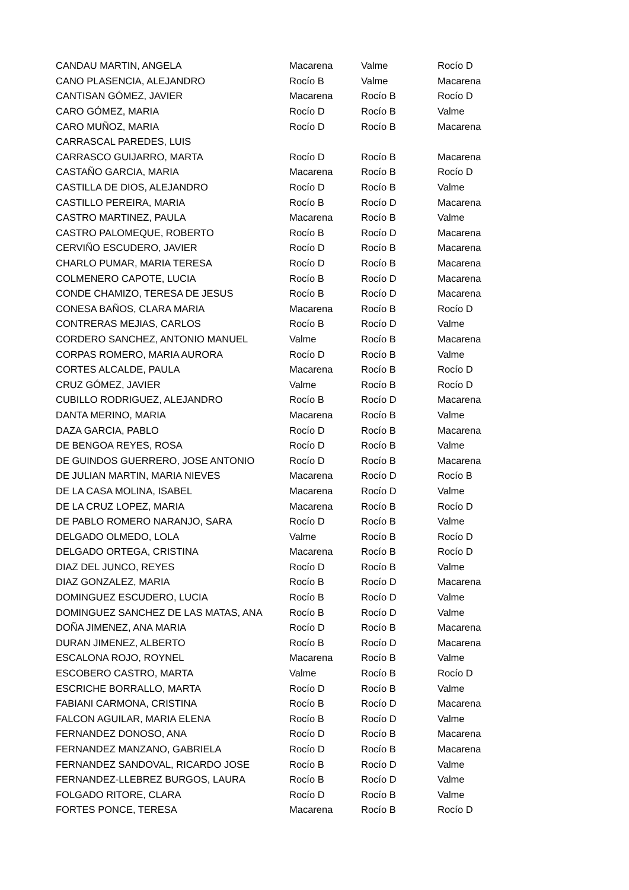| CANDAU MARTIN, ANGELA | Macarena | Valme | Rocío D |
| CANO PLASENCIA, ALEJANDRO | Rocío B | Valme | Macarena |
| CANTISAN GÓMEZ, JAVIER | Macarena | Rocío B | Rocío D |
| CARO GÓMEZ, MARIA | Rocío D | Rocío B | Valme |
| CARO MUÑOZ, MARIA | Rocío D | Rocío B | Macarena |
| CARRASCAL PAREDES, LUIS | | | |
| CARRASCO GUIJARRO, MARTA | Rocío D | Rocío B | Macarena |
| CASTAÑO GARCIA, MARIA | Macarena | Rocío B | Rocío D |
| CASTILLA DE DIOS, ALEJANDRO | Rocío D | Rocío B | Valme |
| CASTILLO PEREIRA, MARIA | Rocío B | Rocío D | Macarena |
| CASTRO MARTINEZ, PAULA | Macarena | Rocío B | Valme |
| CASTRO PALOMEQUE, ROBERTO | Rocío B | Rocío D | Macarena |
| CERVIÑO ESCUDERO, JAVIER | Rocío D | Rocío B | Macarena |
| CHARLO PUMAR, MARIA TERESA | Rocío D | Rocío B | Macarena |
| COLMENERO CAPOTE, LUCIA | Rocío B | Rocío D | Macarena |
| CONDE CHAMIZO, TERESA DE JESUS | Rocío B | Rocío D | Macarena |
| CONESA BAÑOS, CLARA MARIA | Macarena | Rocío B | Rocío D |
| CONTRERAS MEJIAS, CARLOS | Rocío B | Rocío D | Valme |
| CORDERO SANCHEZ, ANTONIO MANUEL | Valme | Rocío B | Macarena |
| CORPAS ROMERO, MARIA AURORA | Rocío D | Rocío B | Valme |
| CORTES ALCALDE, PAULA | Macarena | Rocío B | Rocío D |
| CRUZ GÓMEZ, JAVIER | Valme | Rocío B | Rocío D |
| CUBILLO RODRIGUEZ, ALEJANDRO | Rocío B | Rocío D | Macarena |
| DANTA MERINO, MARIA | Macarena | Rocío B | Valme |
| DAZA GARCIA, PABLO | Rocío D | Rocío B | Macarena |
| DE BENGOA REYES, ROSA | Rocío D | Rocío B | Valme |
| DE GUINDOS GUERRERO, JOSE ANTONIO | Rocío D | Rocío B | Macarena |
| DE JULIAN MARTIN, MARIA NIEVES | Macarena | Rocío D | Rocío B |
| DE LA CASA MOLINA, ISABEL | Macarena | Rocío D | Valme |
| DE LA CRUZ LOPEZ, MARIA | Macarena | Rocío B | Rocío D |
| DE PABLO ROMERO NARANJO, SARA | Rocío D | Rocío B | Valme |
| DELGADO OLMEDO, LOLA | Valme | Rocío B | Rocío D |
| DELGADO ORTEGA, CRISTINA | Macarena | Rocío B | Rocío D |
| DIAZ DEL JUNCO, REYES | Rocío D | Rocío B | Valme |
| DIAZ GONZALEZ, MARIA | Rocío B | Rocío D | Macarena |
| DOMINGUEZ ESCUDERO, LUCIA | Rocío B | Rocío D | Valme |
| DOMINGUEZ SANCHEZ DE LAS MATAS, ANA | Rocío B | Rocío D | Valme |
| DOÑA JIMENEZ, ANA MARIA | Rocío D | Rocío B | Macarena |
| DURAN JIMENEZ, ALBERTO | Rocío B | Rocío D | Macarena |
| ESCALONA ROJO, ROYNEL | Macarena | Rocío B | Valme |
| ESCOBERO CASTRO, MARTA | Valme | Rocío B | Rocío D |
| ESCRICHE BORRALLO, MARTA | Rocío D | Rocío B | Valme |
| FABIANI CARMONA, CRISTINA | Rocío B | Rocío D | Macarena |
| FALCON AGUILAR, MARIA ELENA | Rocío B | Rocío D | Valme |
| FERNANDEZ DONOSO, ANA | Rocío D | Rocío B | Macarena |
| FERNANDEZ MANZANO, GABRIELA | Rocío D | Rocío B | Macarena |
| FERNANDEZ SANDOVAL, RICARDO JOSE | Rocío B | Rocío D | Valme |
| FERNANDEZ-LLEBREZ BURGOS, LAURA | Rocío B | Rocío D | Valme |
| FOLGADO RITORE, CLARA | Rocío D | Rocío B | Valme |
| FORTES PONCE, TERESA | Macarena | Rocío B | Rocío D |